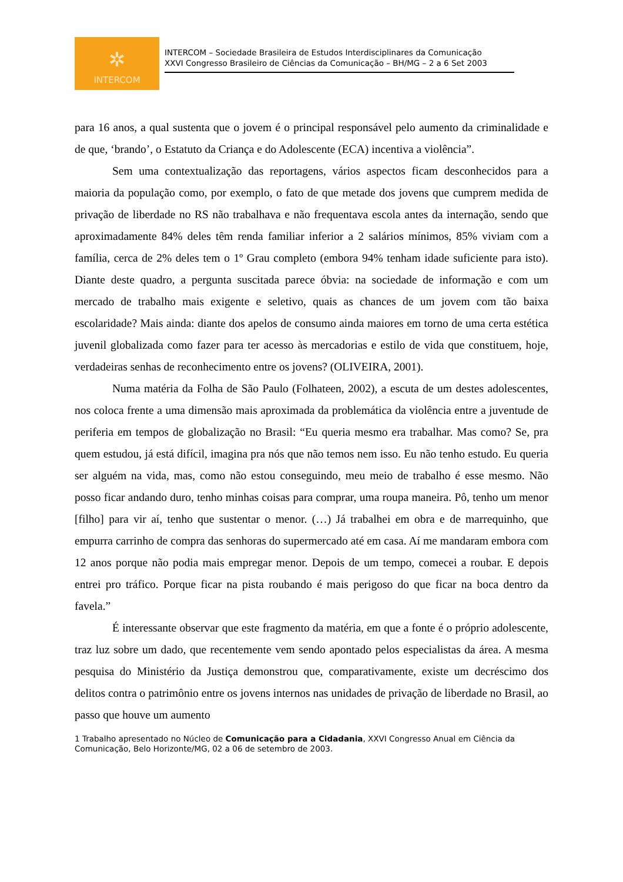✲
INTERCOM
INTERCOM – Sociedade Brasileira de Estudos Interdisciplinares da Comunicação
XXVI Congresso Brasileiro de Ciências da Comunicação – BH/MG – 2 a 6 Set 2003
para 16 anos, a qual sustenta que o jovem é o principal responsável pelo aumento da criminalidade e de que, ‘brando’, o Estatuto da Criança e do Adolescente (ECA) incentiva a violência”.
Sem uma contextualização das reportagens, vários aspectos ficam desconhecidos para a maioria da população como, por exemplo, o fato de que metade dos jovens que cumprem medida de privação de liberdade no RS não trabalhava e não frequentava escola antes da internação, sendo que aproximadamente 84% deles têm renda familiar inferior a 2 salários mínimos, 85% viviam com a família, cerca de 2% deles tem o 1º Grau completo (embora 94% tenham idade suficiente para isto). Diante deste quadro, a pergunta suscitada parece óbvia: na sociedade de informação e com um mercado de trabalho mais exigente e seletivo, quais as chances de um jovem com tão baixa escolaridade? Mais ainda: diante dos apelos de consumo ainda maiores em torno de uma certa estética juvenil globalizada como fazer para ter acesso às mercadorias e estilo de vida que constituem, hoje, verdadeiras senhas de reconhecimento entre os jovens? (OLIVEIRA, 2001).
Numa matéria da Folha de São Paulo (Folhateen, 2002), a escuta de um destes adolescentes, nos coloca frente a uma dimensão mais aproximada da problemática da violência entre a juventude de periferia em tempos de globalização no Brasil: “Eu queria mesmo era trabalhar. Mas como? Se, pra quem estudou, já está difícil, imagina pra nós que não temos nem isso. Eu não tenho estudo. Eu queria ser alguém na vida, mas, como não estou conseguindo, meu meio de trabalho é esse mesmo. Não posso ficar andando duro, tenho minhas coisas para comprar, uma roupa maneira. Pô, tenho um menor [filho] para vir aí, tenho que sustentar o menor. (…) Já trabalhei em obra e de marrequinho, que empurra carrinho de compra das senhoras do supermercado até em casa. Aí me mandaram embora com 12 anos porque não podia mais empregar menor. Depois de um tempo, comecei a roubar. E depois entrei pro tráfico. Porque ficar na pista roubando é mais perigoso do que ficar na boca dentro da favela.”
É interessante observar que este fragmento da matéria, em que a fonte é o próprio adolescente, traz luz sobre um dado, que recentemente vem sendo apontado pelos especialistas da área. A mesma pesquisa do Ministério da Justiça demonstrou que, comparativamente, existe um decréscimo dos delitos contra o patrimônio entre os jovens internos nas unidades de privação de liberdade no Brasil, ao passo que houve um aumento
1 Trabalho apresentado no Núcleo de Comunicação para a Cidadania, XXVI Congresso Anual em Ciência da Comunicação, Belo Horizonte/MG, 02 a 06 de setembro de 2003.